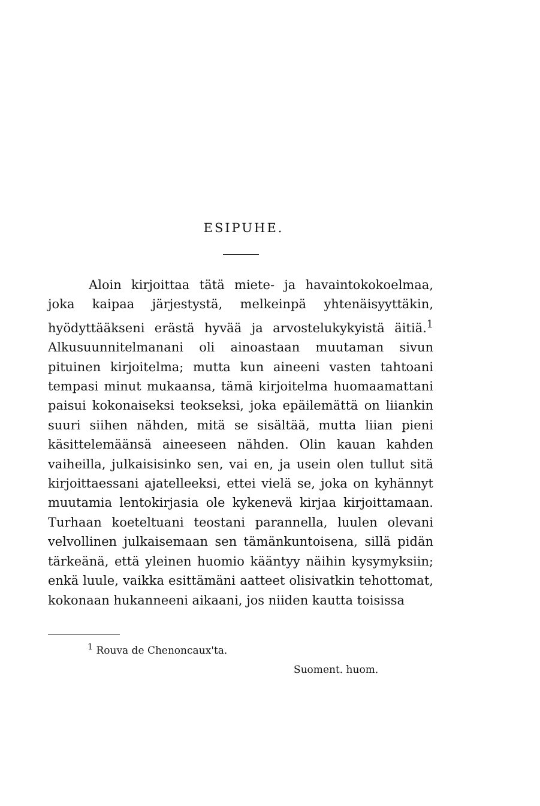ESIPUHE.
Aloin kirjoittaa tätä miete- ja havaintokokoelmaa, joka kaipaa järjestystä, melkeinpä yhtenäisyyttäkin, hyödyttääkseni erästä hyvää ja arvostelukykyistä äitiä.<sup>1</sup> Alkusuunnitelmanani oli ainoastaan muutaman sivun pituinen kirjoitelma; mutta kun aineeni vasten tahtoani tempasi minut mukaansa, tämä kirjoitelma huomaamattani paisui kokonaiseksi teokseksi, joka epäilemättä on liiankin suuri siihen nähden, mitä se sisältää, mutta liian pieni käsittelemäänsä aineeseen nähden. Olin kauan kahden vaiheilla, julkaisisinko sen, vai en, ja usein olen tullut sitä kirjoittaessani ajatelleeksi, ettei vielä se, joka on kyhännyt muutamia lentokirjasia ole kykenevä kirjaa kirjoittamaan. Turhaan koeteltuani teostani parannella, luulen olevani velvollinen julkaisemaan sen tämänkuntoisena, sillä pidän tärkeänä, että yleinen huomio kääntyy näihin kysymyksiin; enkä luule, vaikka esittämäni aatteet olisivatkin tehottomat, kokonaan hukanneeni aikaani, jos niiden kautta toisissa
<sup>1</sup> Rouva de Chenoncaux'ta.
Suoment. huom.